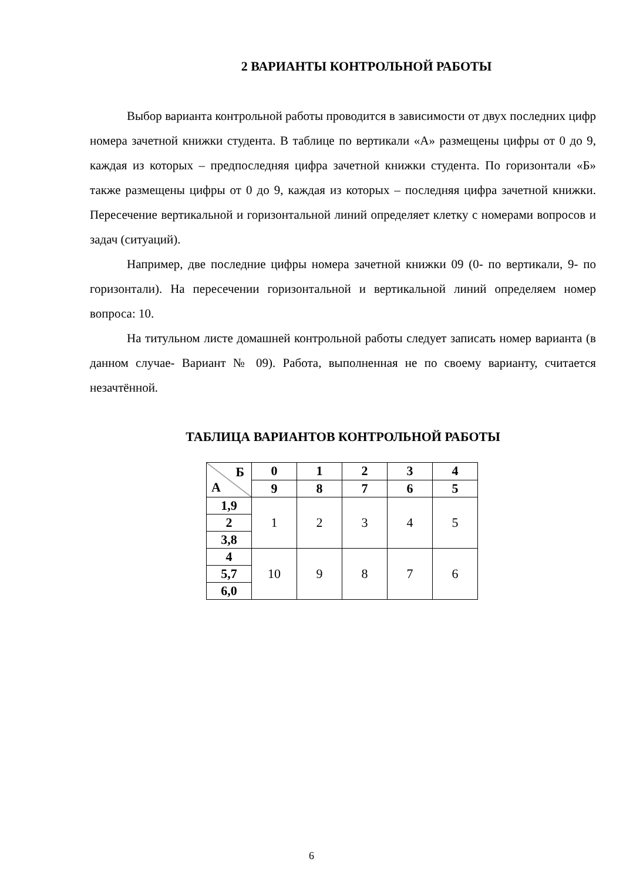2 ВАРИАНТЫ КОНТРОЛЬНОЙ РАБОТЫ
Выбор варианта контрольной работы проводится в зависимости от двух последних цифр номера зачетной книжки студента. В таблице по вертикали «А» размещены цифры от 0 до 9, каждая из которых – предпоследняя цифра зачетной книжки студента. По горизонтали «Б» также размещены цифры от 0 до 9, каждая из которых – последняя цифра зачетной книжки. Пересечение вертикальной и горизонтальной линий определяет клетку с номерами вопросов и задач (ситуаций).
Например, две последние цифры номера зачетной книжки 09 (0- по вертикали, 9- по горизонтали). На пересечении горизонтальной и вертикальной линий определяем номер вопроса: 10.
На титульном листе домашней контрольной работы следует записать номер варианта (в данном случае- Вариант № 09). Работа, выполненная не по своему варианту, считается незачтённой.
ТАБЛИЦА ВАРИАНТОВ КОНТРОЛЬНОЙ РАБОТЫ
| Б А | 0 | 1 | 2 | 3 | 4 |
| | 9 | 8 | 7 | 6 | 5 |
| 1,9 | 1 | 2 | 3 | 4 | 5 |
| 2 | | | | | |
| 3,8 | | | | | |
| 4 | 10 | 9 | 8 | 7 | 6 |
| 5,7 | | | | | |
| 6,0 | | | | | |
6